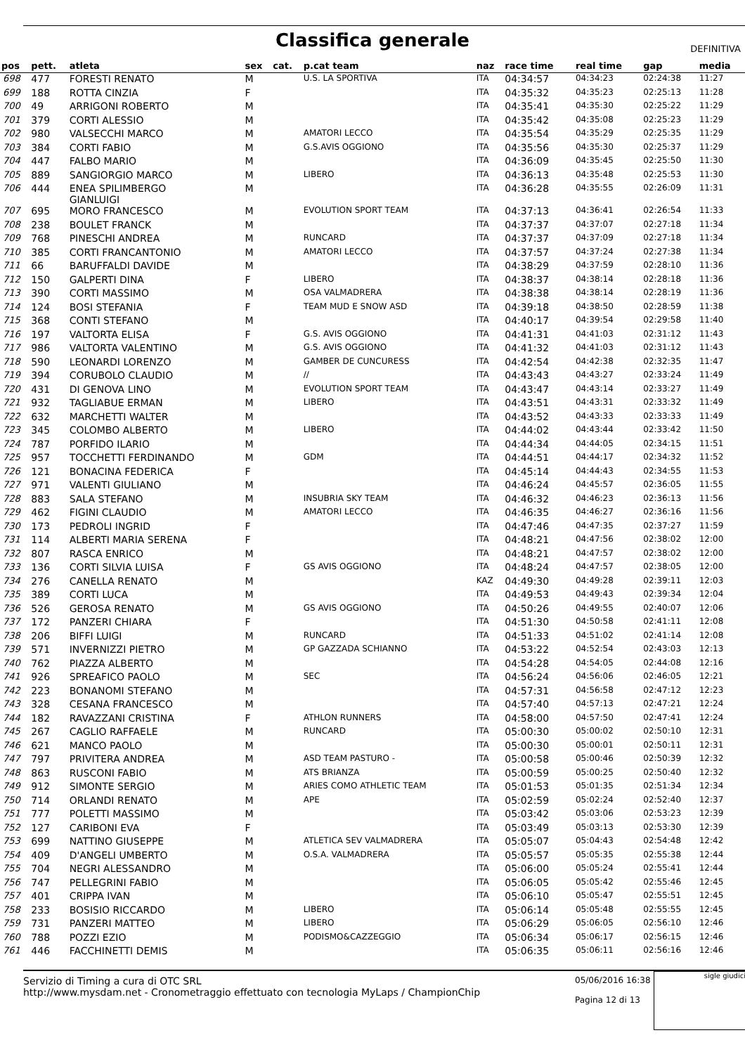Classifica generale
DEFINITIVA
| pos | pett. | atleta | sex | cat. | p.cat team | naz | race time | real time | gap | media |
| --- | --- | --- | --- | --- | --- | --- | --- | --- | --- | --- |
| 698 | 477 | FORESTI RENATO | M | | U.S. LA SPORTIVA | ITA | 04:34:57 | 04:34:23 | 02:24:38 | 11:27 |
| 699 | 188 | ROTTA CINZIA | F | | | ITA | 04:35:32 | 04:35:23 | 02:25:13 | 11:28 |
| 700 | 49 | ARRIGONI ROBERTO | M | | | ITA | 04:35:41 | 04:35:30 | 02:25:22 | 11:29 |
| 701 | 379 | CORTI ALESSIO | M | | | ITA | 04:35:42 | 04:35:08 | 02:25:23 | 11:29 |
| 702 | 980 | VALSECCHI MARCO | M | | AMATORI LECCO | ITA | 04:35:54 | 04:35:29 | 02:25:35 | 11:29 |
| 703 | 384 | CORTI FABIO | M | | G.S.AVIS OGGIONO | ITA | 04:35:56 | 04:35:30 | 02:25:37 | 11:29 |
| 704 | 447 | FALBO MARIO | M | | | ITA | 04:36:09 | 04:35:45 | 02:25:50 | 11:30 |
| 705 | 889 | SANGIORGIO MARCO | M | | LIBERO | ITA | 04:36:13 | 04:35:48 | 02:25:53 | 11:30 |
| 706 | 444 | ENEA SPILIMBERGO GIANLUIGI | M | | | ITA | 04:36:28 | 04:35:55 | 02:26:09 | 11:31 |
| 707 | 695 | MORO FRANCESCO | M | | EVOLUTION SPORT TEAM | ITA | 04:37:13 | 04:36:41 | 02:26:54 | 11:33 |
| 708 | 238 | BOULET FRANCK | M | | | ITA | 04:37:37 | 04:37:07 | 02:27:18 | 11:34 |
| 709 | 768 | PINESCHI ANDREA | M | | RUNCARD | ITA | 04:37:37 | 04:37:09 | 02:27:18 | 11:34 |
| 710 | 385 | CORTI FRANCANTONIO | M | | AMATORI LECCO | ITA | 04:37:57 | 04:37:24 | 02:27:38 | 11:34 |
| 711 | 66 | BARUFFALDI DAVIDE | M | | | ITA | 04:38:29 | 04:37:59 | 02:28:10 | 11:36 |
| 712 | 150 | GALPERTI DINA | F | | LIBERO | ITA | 04:38:37 | 04:38:14 | 02:28:18 | 11:36 |
| 713 | 390 | CORTI MASSIMO | M | | OSA VALMADRERA | ITA | 04:38:38 | 04:38:14 | 02:28:19 | 11:36 |
| 714 | 124 | BOSI STEFANIA | F | | TEAM MUD E SNOW ASD | ITA | 04:39:18 | 04:38:50 | 02:28:59 | 11:38 |
| 715 | 368 | CONTI STEFANO | M | | | ITA | 04:40:17 | 04:39:54 | 02:29:58 | 11:40 |
| 716 | 197 | VALTORTA ELISA | F | | G.S. AVIS OGGIONO | ITA | 04:41:31 | 04:41:03 | 02:31:12 | 11:43 |
| 717 | 986 | VALTORTA VALENTINO | M | | G.S. AVIS OGGIONO | ITA | 04:41:32 | 04:41:03 | 02:31:12 | 11:43 |
| 718 | 590 | LEONARDI LORENZO | M | | GAMBER DE CUNCURESS | ITA | 04:42:54 | 04:42:38 | 02:32:35 | 11:47 |
| 719 | 394 | CORUBOLO CLAUDIO | M | | // | ITA | 04:43:43 | 04:43:27 | 02:33:24 | 11:49 |
| 720 | 431 | DI GENOVA LINO | M | | EVOLUTION SPORT TEAM | ITA | 04:43:47 | 04:43:14 | 02:33:27 | 11:49 |
| 721 | 932 | TAGLIABUE ERMAN | M | | LIBERO | ITA | 04:43:51 | 04:43:31 | 02:33:32 | 11:49 |
| 722 | 632 | MARCHETTI WALTER | M | | | ITA | 04:43:52 | 04:43:33 | 02:33:33 | 11:49 |
| 723 | 345 | COLOMBO ALBERTO | M | | LIBERO | ITA | 04:44:02 | 04:43:44 | 02:33:42 | 11:50 |
| 724 | 787 | PORFIDO ILARIO | M | | | ITA | 04:44:34 | 04:44:05 | 02:34:15 | 11:51 |
| 725 | 957 | TOCCHETTI FERDINANDO | M | | GDM | ITA | 04:44:51 | 04:44:17 | 02:34:32 | 11:52 |
| 726 | 121 | BONACINA FEDERICA | F | | | ITA | 04:45:14 | 04:44:43 | 02:34:55 | 11:53 |
| 727 | 971 | VALENTI GIULIANO | M | | | ITA | 04:46:24 | 04:45:57 | 02:36:05 | 11:55 |
| 728 | 883 | SALA STEFANO | M | | INSUBRIA SKY TEAM | ITA | 04:46:32 | 04:46:23 | 02:36:13 | 11:56 |
| 729 | 462 | FIGINI CLAUDIO | M | | AMATORI LECCO | ITA | 04:46:35 | 04:46:27 | 02:36:16 | 11:56 |
| 730 | 173 | PEDROLI INGRID | F | | | ITA | 04:47:46 | 04:47:35 | 02:37:27 | 11:59 |
| 731 | 114 | ALBERTI MARIA SERENA | F | | | ITA | 04:48:21 | 04:47:56 | 02:38:02 | 12:00 |
| 732 | 807 | RASCA ENRICO | M | | | ITA | 04:48:21 | 04:47:57 | 02:38:02 | 12:00 |
| 733 | 136 | CORTI SILVIA LUISA | F | | GS AVIS OGGIONO | ITA | 04:48:24 | 04:47:57 | 02:38:05 | 12:00 |
| 734 | 276 | CANELLA RENATO | M | | | KAZ | 04:49:30 | 04:49:28 | 02:39:11 | 12:03 |
| 735 | 389 | CORTI LUCA | M | | | ITA | 04:49:53 | 04:49:43 | 02:39:34 | 12:04 |
| 736 | 526 | GEROSA RENATO | M | | GS AVIS OGGIONO | ITA | 04:50:26 | 04:49:55 | 02:40:07 | 12:06 |
| 737 | 172 | PANZERI CHIARA | F | | | ITA | 04:51:30 | 04:50:58 | 02:41:11 | 12:08 |
| 738 | 206 | BIFFI LUIGI | M | | RUNCARD | ITA | 04:51:33 | 04:51:02 | 02:41:14 | 12:08 |
| 739 | 571 | INVERNIZZI PIETRO | M | | GP GAZZADA SCHIANNO | ITA | 04:53:22 | 04:52:54 | 02:43:03 | 12:13 |
| 740 | 762 | PIAZZA ALBERTO | M | | | ITA | 04:54:28 | 04:54:05 | 02:44:08 | 12:16 |
| 741 | 926 | SPREAFICO PAOLO | M | | SEC | ITA | 04:56:24 | 04:56:06 | 02:46:05 | 12:21 |
| 742 | 223 | BONANOMI STEFANO | M | | | ITA | 04:57:31 | 04:56:58 | 02:47:12 | 12:23 |
| 743 | 328 | CESANA FRANCESCO | M | | | ITA | 04:57:40 | 04:57:13 | 02:47:21 | 12:24 |
| 744 | 182 | RAVAZZANI CRISTINA | F | | ATHLON RUNNERS | ITA | 04:58:00 | 04:57:50 | 02:47:41 | 12:24 |
| 745 | 267 | CAGLIO RAFFAELE | M | | RUNCARD | ITA | 05:00:30 | 05:00:02 | 02:50:10 | 12:31 |
| 746 | 621 | MANCO PAOLO | M | | | ITA | 05:00:30 | 05:00:01 | 02:50:11 | 12:31 |
| 747 | 797 | PRIVITERA ANDREA | M | | ASD TEAM PASTURO - | ITA | 05:00:58 | 05:00:46 | 02:50:39 | 12:32 |
| 748 | 863 | RUSCONI FABIO | M | | ATS BRIANZA | ITA | 05:00:59 | 05:00:25 | 02:50:40 | 12:32 |
| 749 | 912 | SIMONTE SERGIO | M | | ARIES COMO ATHLETIC TEAM | ITA | 05:01:53 | 05:01:35 | 02:51:34 | 12:34 |
| 750 | 714 | ORLANDI RENATO | M | | APE | ITA | 05:02:59 | 05:02:24 | 02:52:40 | 12:37 |
| 751 | 777 | POLETTI MASSIMO | M | | | ITA | 05:03:42 | 05:03:06 | 02:53:23 | 12:39 |
| 752 | 127 | CARIBONI EVA | F | | | ITA | 05:03:49 | 05:03:13 | 02:53:30 | 12:39 |
| 753 | 699 | NATTINO GIUSEPPE | M | | ATLETICA SEV VALMADRERA | ITA | 05:05:07 | 05:04:43 | 02:54:48 | 12:42 |
| 754 | 409 | D'ANGELI UMBERTO | M | | O.S.A. VALMADRERA | ITA | 05:05:57 | 05:05:35 | 02:55:38 | 12:44 |
| 755 | 704 | NEGRI ALESSANDRO | M | | | ITA | 05:06:00 | 05:05:24 | 02:55:41 | 12:44 |
| 756 | 747 | PELLEGRINI FABIO | M | | | ITA | 05:06:05 | 05:05:42 | 02:55:46 | 12:45 |
| 757 | 401 | CRIPPA IVAN | M | | | ITA | 05:06:10 | 05:05:47 | 02:55:51 | 12:45 |
| 758 | 233 | BOSISIO RICCARDO | M | | LIBERO | ITA | 05:06:14 | 05:05:48 | 02:55:55 | 12:45 |
| 759 | 731 | PANZERI MATTEO | M | | LIBERO | ITA | 05:06:29 | 05:06:05 | 02:56:10 | 12:46 |
| 760 | 788 | POZZI EZIO | M | | PODISMO&CAZZEGGIO | ITA | 05:06:34 | 05:06:17 | 02:56:15 | 12:46 |
| 761 | 446 | FACCHINETTI DEMIS | M | | | ITA | 05:06:35 | 05:06:11 | 02:56:16 | 12:46 |
Servizio di Timing a cura di OTC SRL
http://www.mysdam.net - Cronometraggio effettuato con tecnologia MyLaps / ChampionChip
05/06/2016 16:38
Pagina 12 di 13
sigle giudici